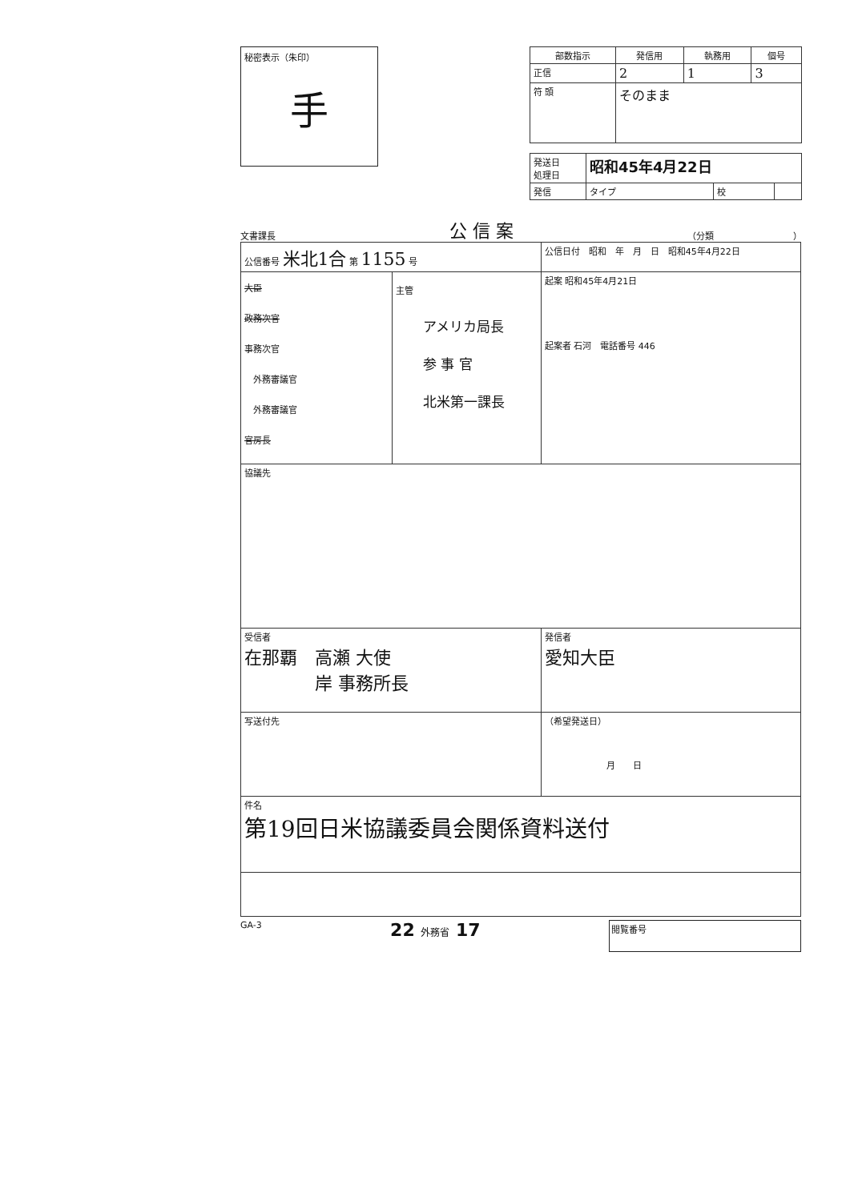秘密表示（朱印）
手
| 部数指示 | 発信用 | 執務用 | 個号 |
| --- | --- | --- | --- |
| 正信 | 2 | 1 | 3 |
| 符 頭 | そのまま | | |
| 発送日 処理日 | 昭和45年4月22日 | | |
| 発信 | タイプ | 校 | |
文書課長 公 信 案 （分類　　　　　　　　　）
| 公信番号 米北1合 第 1155 号 | | 公信日付 昭和 年 月 日 昭和45年4月22日 |
| 大臣 政務次官 事務次官 外務審議官 外務審議官 官房長 | 主管 アメリカ局長 参 事 官 北米第一課長 | 起案 昭和45年4月21日 起案者 石河 電話番号 446 |
| 協議先 | | |
| 受信者 在那覇 高瀬 大使 岸 事務所長 | | 発信者 愛知大臣 |
| 写送付先 | | （希望発送日） 月 日 |
| 件名 第19回日米協議委員会関係資料送付 | | |
GA-3 22 外務省 17 閲覧番号